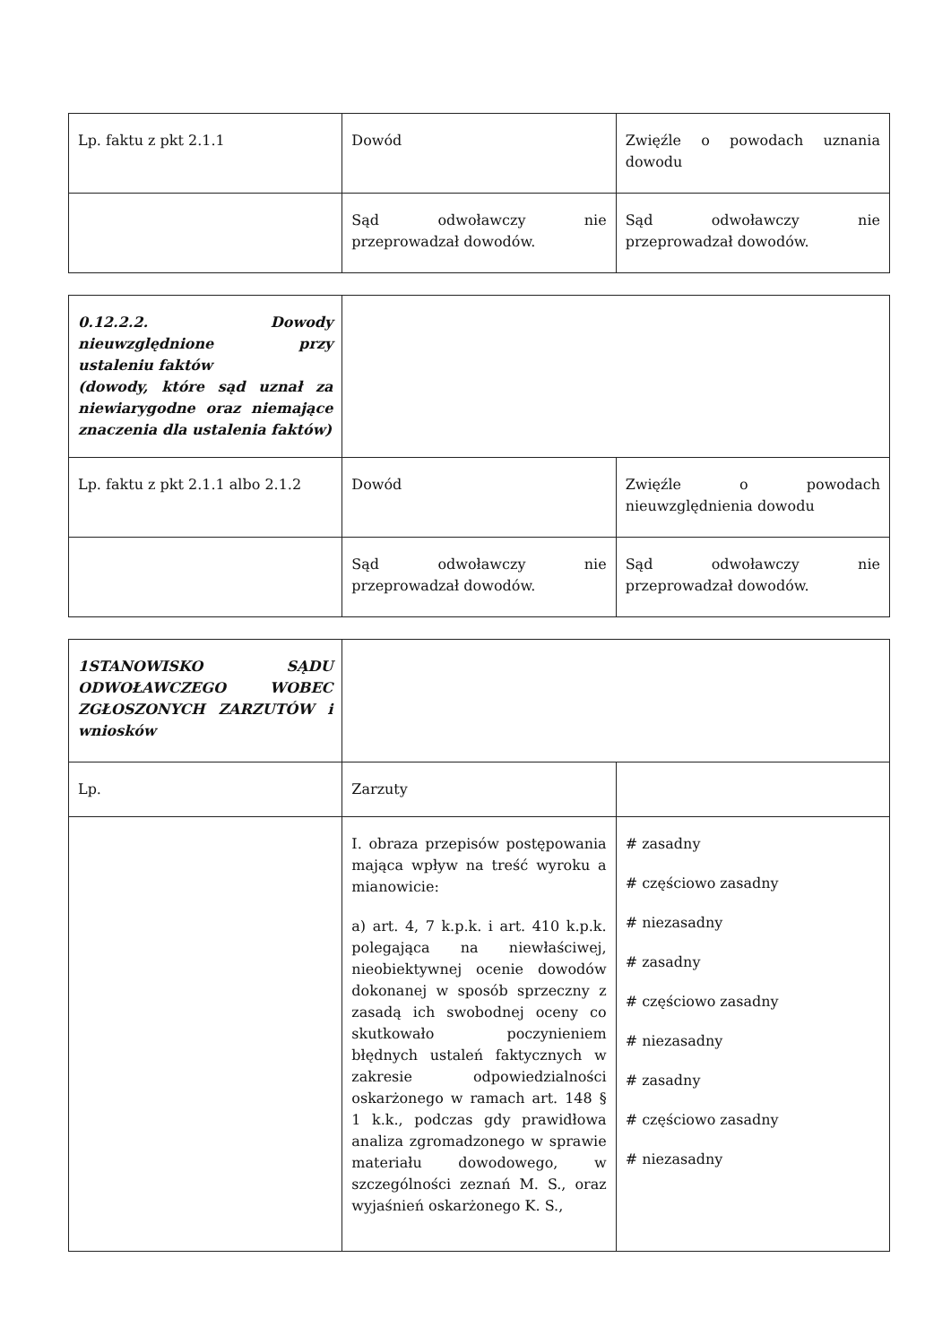| Lp. faktu z pkt 2.1.1 | Dowód | Zwięźle o powodach uznania dowodu |
| | Sąd odwoławczy nie przeprowadzał dowodów. | Sąd odwoławczy nie przeprowadzał dowodów. |
| 0.12.2.2. Dowody nieuwzględnione przy ustaleniu faktów (dowody, które sąd uznał za niewiarygodne oraz niemające znaczenia dla ustalenia faktów) | | |
| Lp. faktu z pkt 2.1.1 albo 2.1.2 | Dowód | Zwięźle o powodach nieuwzględnienia dowodu |
| | Sąd odwoławczy nie przeprowadzał dowodów. | Sąd odwoławczy nie przeprowadzał dowodów. |
| 1STANOWISKO SĄDU ODWOŁAWCZEGO WOBEC ZGŁOSZONYCH ZARZUTÓW i wniosków | | |
| Lp. | Zarzuty | |
| | I. obraza przepisów postępowania mająca wpływ na treść wyroku a mianowicie: a) art. 4, 7 k.p.k. i art. 410 k.p.k. polegająca na niewłaściwej, nieobiektywnej ocenie dowodów dokonanej w sposób sprzeczny z zasadą ich swobodnej oceny co skutkowało poczynieniem błędnych ustaleń faktycznych w zakresie odpowiedzialności oskarżonego w ramach art. 148 § 1 k.k., podczas gdy prawidłowa analiza zgromadzonego w sprawie materiału dowodowego, w szczególności zeznań M. S., oraz wyjaśnień oskarżonego K. S., | # zasadny # częściowo zasadny # niezasadny # zasadny # częściowo zasadny # niezasadny # zasadny # częściowo zasadny # niezasadny |